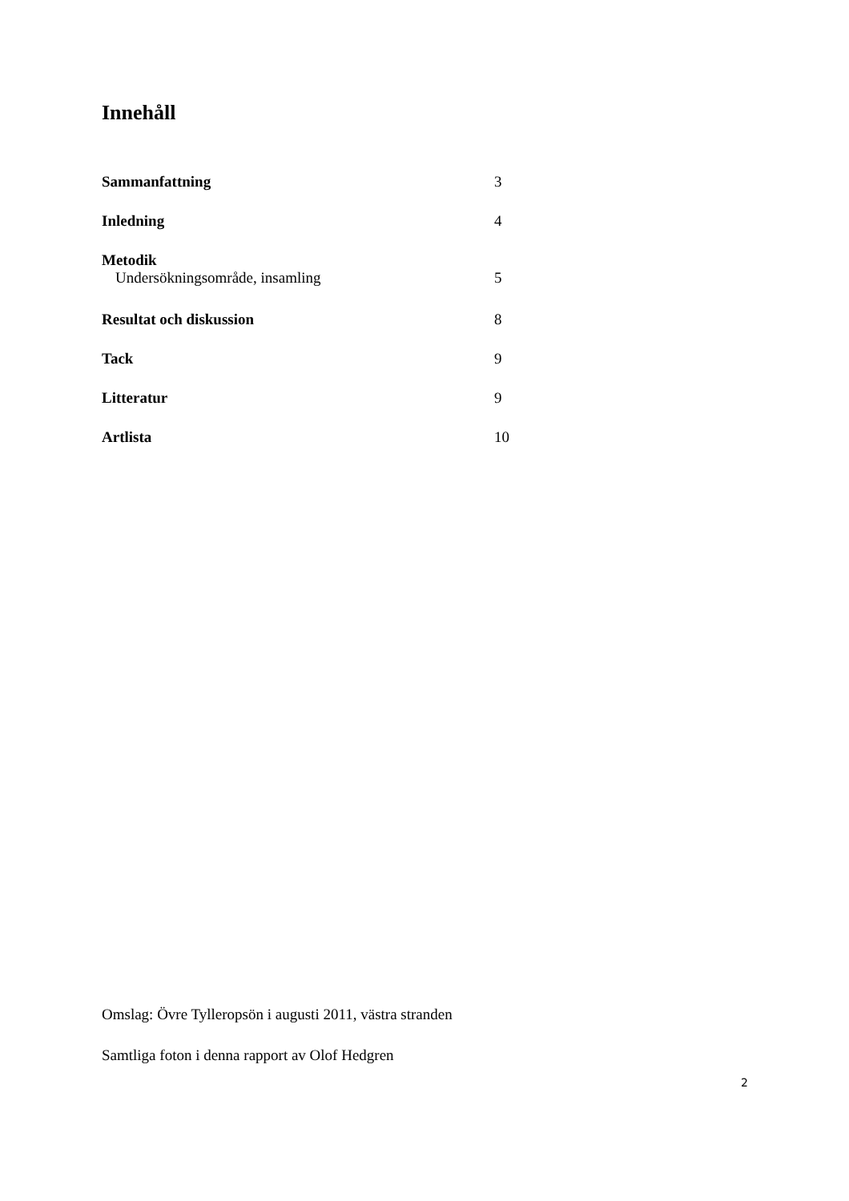Innehåll
Sammanfattning 3
Inledning 4
Metodik
Undersökningsområde, insamling 5
Resultat och diskussion 8
Tack 9
Litteratur 9
Artlista 10
Omslag: Övre Tylleropsön i augusti 2011, västra stranden
Samtliga foton i denna rapport av Olof Hedgren
2